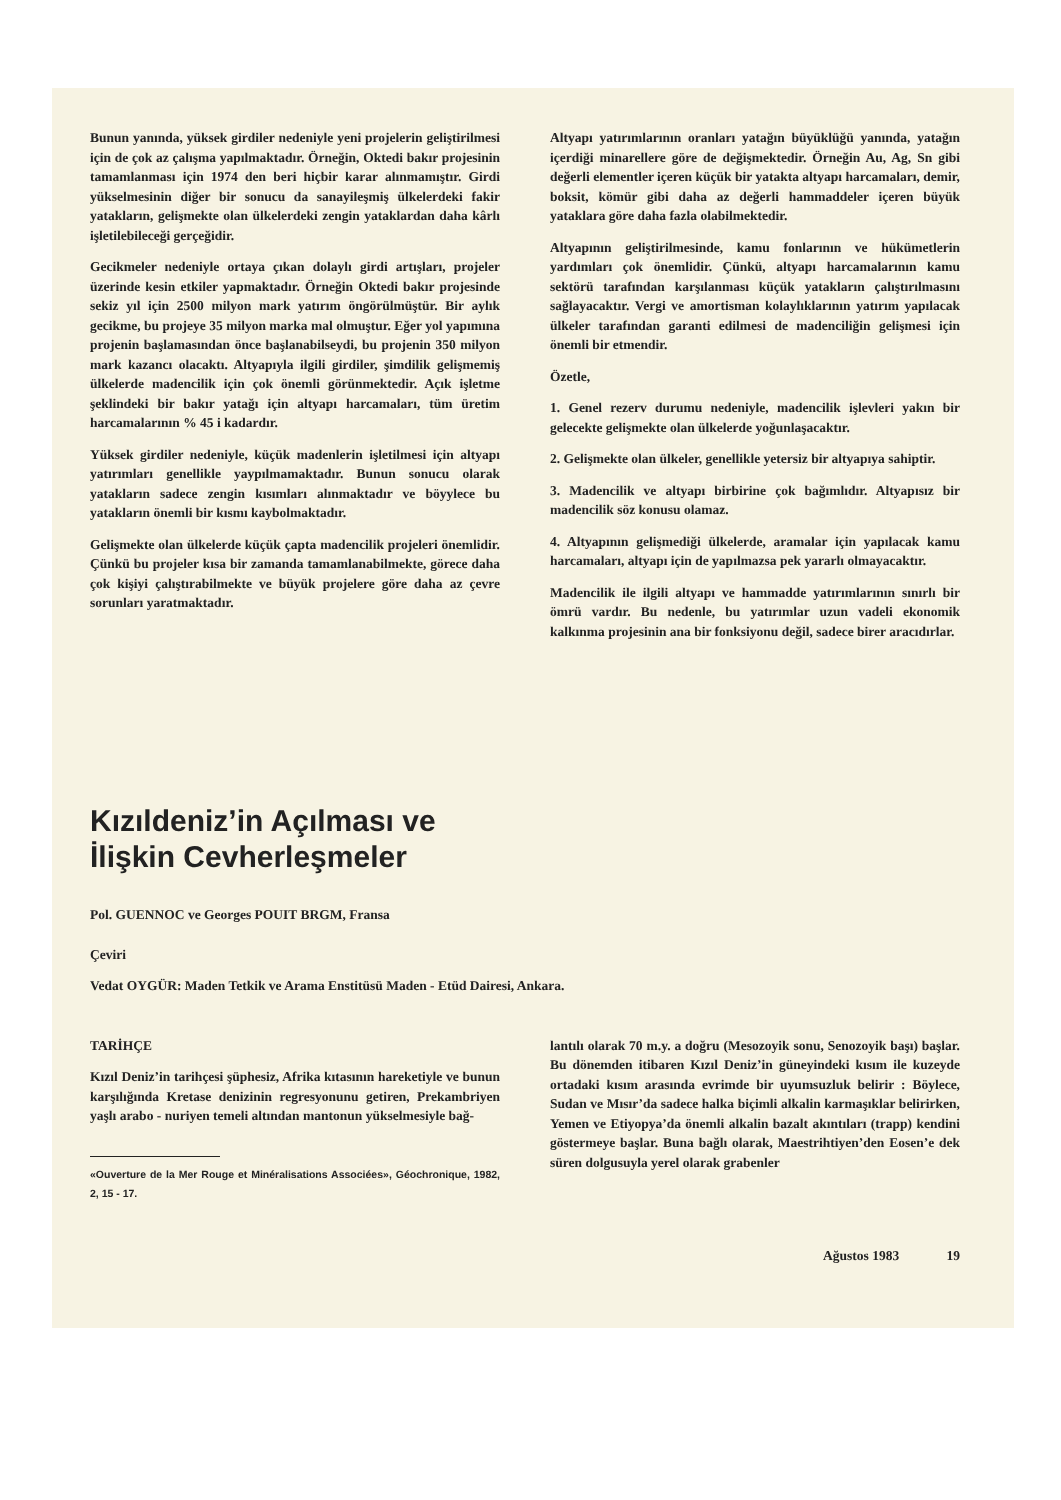Bunun yanında, yüksek girdiler nedeniyle yeni projelerin geliştirilmesi için de çok az çalışma yapılmaktadır. Örneğin, Oktedi bakır projesinin tamamlanması için 1974 den beri hiçbir karar alınmamıştır. Girdi yükselmesinin diğer bir sonucu da sanayileşmiş ülkelerdeki fakir yatakların, gelişmekte olan ülkelerdeki zengin yataklardan daha kârlı işletilebileceği gerçeğidir.
Gecikmeler nedeniyle ortaya çıkan dolaylı girdi artışları, projeler üzerinde kesin etkiler yapmaktadır. Örneğin Oktedi bakır projesinde sekiz yıl için 2500 milyon mark yatırım öngörülmüştür. Bir aylık gecikme, bu projeye 35 milyon marka mal olmuştur. Eğer yol yapımına projenin başlamasından önce başlanabilseydi, bu projenin 350 milyon mark kazancı olacaktı. Altyapıyla ilgili girdiler, şimdilik gelişmemiş ülkelerde madencilik için çok önemli görünmektedir. Açık işletme şeklindeki bir bakır yatağı için altyapı harcamaları, tüm üretim harcamalarının % 45 i kadardır.
Yüksek girdiler nedeniyle, küçük madenlerin işletilmesi için altyapı yatırımları genellikle yaypılmamaktadır. Bunun sonucu olarak yatakların sadece zengin kısımları alınmaktadır ve böyylece bu yatakların önemli bir kısmı kaybolmaktadır.
Gelişmekte olan ülkelerde küçük çapta madencilik projeleri önemlidir. Çünkü bu projeler kısa bir zamanda tamamlanabilmekte, görece daha çok kişiyi çalıştırabilmekte ve büyük projelere göre daha az çevre sorunları yaratmaktadır.
Altyapı yatırımlarının oranları yatağın büyüklüğü yanında, yatağın içerdiği minarellere göre de değişmektedir. Örneğin Au, Ag, Sn gibi değerli elementler içeren küçük bir yatakta altyapı harcamaları, demir, boksit, kömür gibi daha az değerli hammaddeler içeren büyük yataklara göre daha fazla olabilmektedir.
Altyapının geliştirilmesinde, kamu fonlarının ve hükümetlerin yardımları çok önemlidir. Çünkü, altyapı harcamalarının kamu sektörü tarafından karşılanması küçük yatakların çalıştırılmasını sağlayacaktır. Vergi ve amortisman kolaylıklarının yatırım yapılacak ülkeler tarafından garanti edilmesi de madenciliğin gelişmesi için önemli bir etmendir.
Özetle,
1. Genel rezerv durumu nedeniyle, madencilik işlevleri yakın bir gelecekte gelişmekte olan ülkelerde yoğunlaşacaktır.
2. Gelişmekte olan ülkeler, genellikle yetersiz bir altyapıya sahiptir.
3. Madencilik ve altyapı birbirine çok bağımlıdır. Altyapısız bir madencilik söz konusu olamaz.
4. Altyapının gelişmediği ülkelerde, aramalar için yapılacak kamu harcamaları, altyapı için de yapılmazsa pek yararlı olmayacaktır.
Madencilik ile ilgili altyapı ve hammadde yatırımlarının sınırlı bir ömrü vardır. Bu nedenle, bu yatırımlar uzun vadeli ekonomik kalkınma projesinin ana bir fonksiyonu değil, sadece birer aracıdırlar.
Kızıldeniz’in Açılması ve
İlişkin Cevherleşmeler
Pol. GUENNOC ve Georges POUIT BRGM, Fransa
Çeviri
Vedat OYGÜR: Maden Tetkik ve Arama Enstitüsü Maden - Etüd Dairesi, Ankara.
TARİHÇE
Kızıl Deniz’in tarihçesi şüphesiz, Afrika kıtasının hareketiyle ve bunun karşılığında Kretase denizinin regresyonunu getiren, Prekambriyen yaşlı arabo - nuriyen temeli altından mantonun yükselmesiyle bağ-
«Ouverture de la Mer Rouge et Minéralisations Associées», Géochronique, 1982, 2, 15 - 17.
lantılı olarak 70 m.y. a doğru (Mesozoyik sonu, Senozoyik başı) başlar. Bu dönemden itibaren Kızıl Deniz’in güneyindeki kısım ile kuzeyde ortadaki kısım arasında evrimde bir uyumsuzluk belirir : Böylece, Sudan ve Mısır’da sadece halka biçimli alkalin karmaşıklar belirirken, Yemen ve Etiyopya’da önemli alkalin bazalt akıntıları (trapp) kendini göstermeye başlar. Buna bağlı olarak, Maestrihtiyen’den Eosen’e dek süren dolgusuyla yerel olarak grabenler
Ağustos 1983 19